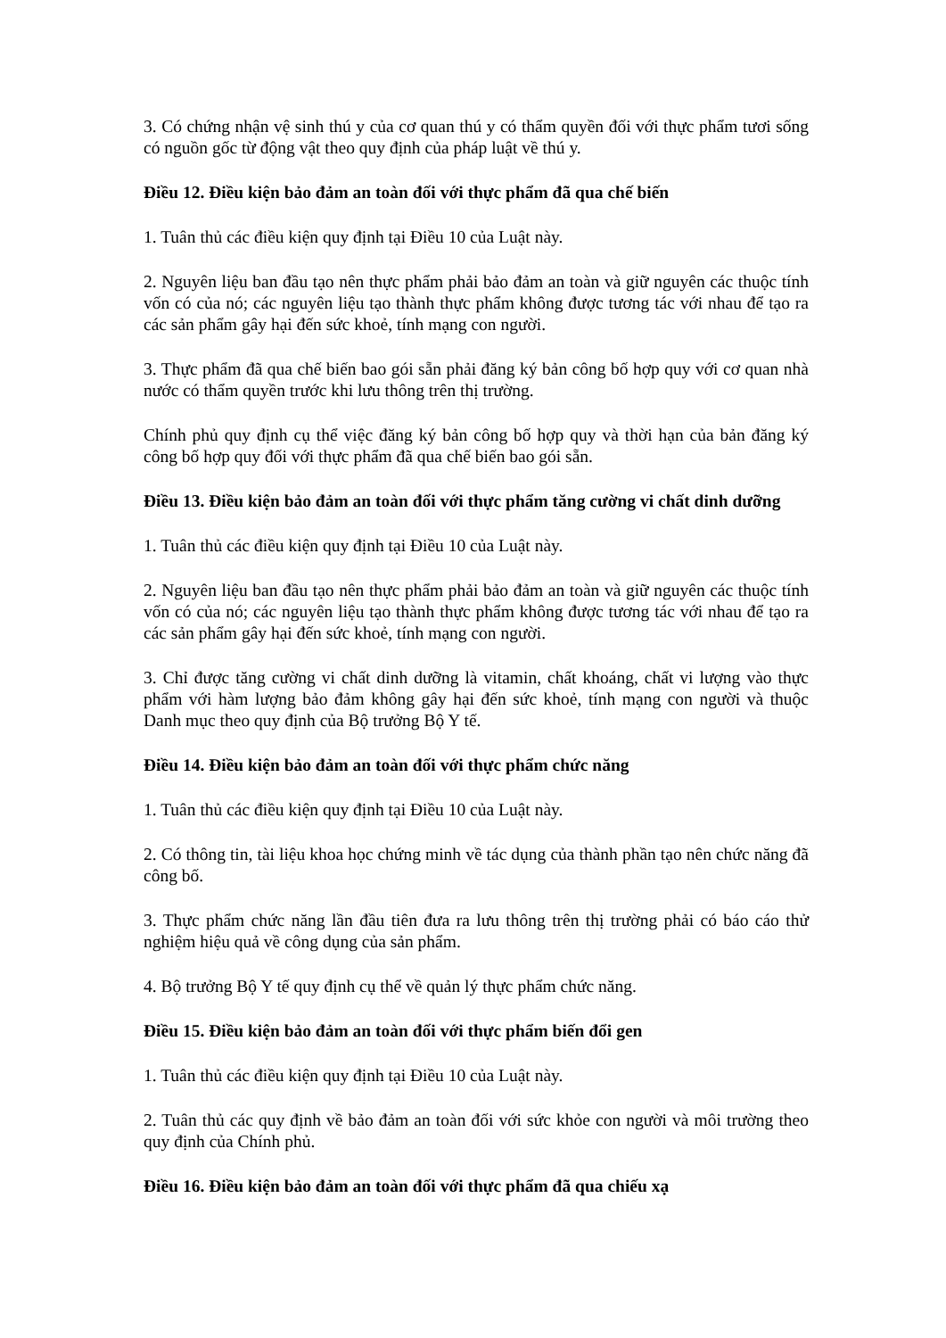3. Có chứng nhận vệ sinh thú y của cơ quan thú y có thẩm quyền đối với thực phẩm tươi sống có nguồn gốc từ động vật theo quy định của pháp luật về thú y.
Điều 12. Điều kiện bảo đảm an toàn đối với thực phẩm đã qua chế biến
1. Tuân thủ các điều kiện quy định tại Điều 10 của Luật này.
2. Nguyên liệu ban đầu tạo nên thực phẩm phải bảo đảm an toàn và giữ nguyên các thuộc tính vốn có của nó; các nguyên liệu tạo thành thực phẩm không được tương tác với nhau để tạo ra các sản phẩm gây hại đến sức khoẻ, tính mạng con người.
3. Thực phẩm đã qua chế biến bao gói sẵn phải đăng ký bản công bố hợp quy với cơ quan nhà nước có thẩm quyền trước khi lưu thông trên thị trường.
Chính phủ quy định cụ thể việc đăng ký bản công bố hợp quy và thời hạn của bản đăng ký công bố hợp quy đối với thực phẩm đã qua chế biến bao gói sẵn.
Điều 13. Điều kiện bảo đảm an toàn đối với thực phẩm tăng cường vi chất dinh dưỡng
1. Tuân thủ các điều kiện quy định tại Điều 10 của Luật này.
2. Nguyên liệu ban đầu tạo nên thực phẩm phải bảo đảm an toàn và giữ nguyên các thuộc tính vốn có của nó; các nguyên liệu tạo thành thực phẩm không được tương tác với nhau để tạo ra các sản phẩm gây hại đến sức khoẻ, tính mạng con người.
3. Chỉ được tăng cường vi chất dinh dưỡng là vitamin, chất khoáng, chất vi lượng vào thực phẩm với hàm lượng bảo đảm không gây hại đến sức khoẻ, tính mạng con người và thuộc Danh mục theo quy định của Bộ trưởng Bộ Y tế.
Điều 14. Điều kiện bảo đảm an toàn đối với thực phẩm chức năng
1. Tuân thủ các điều kiện quy định tại Điều 10 của Luật này.
2. Có thông tin, tài liệu khoa học chứng minh về tác dụng của thành phần tạo nên chức năng đã công bố.
3. Thực phẩm chức năng lần đầu tiên đưa ra lưu thông trên thị trường phải có báo cáo thử nghiệm hiệu quả về công dụng của sản phẩm.
4. Bộ trưởng Bộ Y tế quy định cụ thể về quản lý thực phẩm chức năng.
Điều 15. Điều kiện bảo đảm an toàn đối với thực phẩm biến đổi gen
1. Tuân thủ các điều kiện quy định tại Điều 10 của Luật này.
2. Tuân thủ các quy định về bảo đảm an toàn đối với sức khỏe con người và môi trường theo quy định của Chính phủ.
Điều 16. Điều kiện bảo đảm an toàn đối với thực phẩm đã qua chiếu xạ